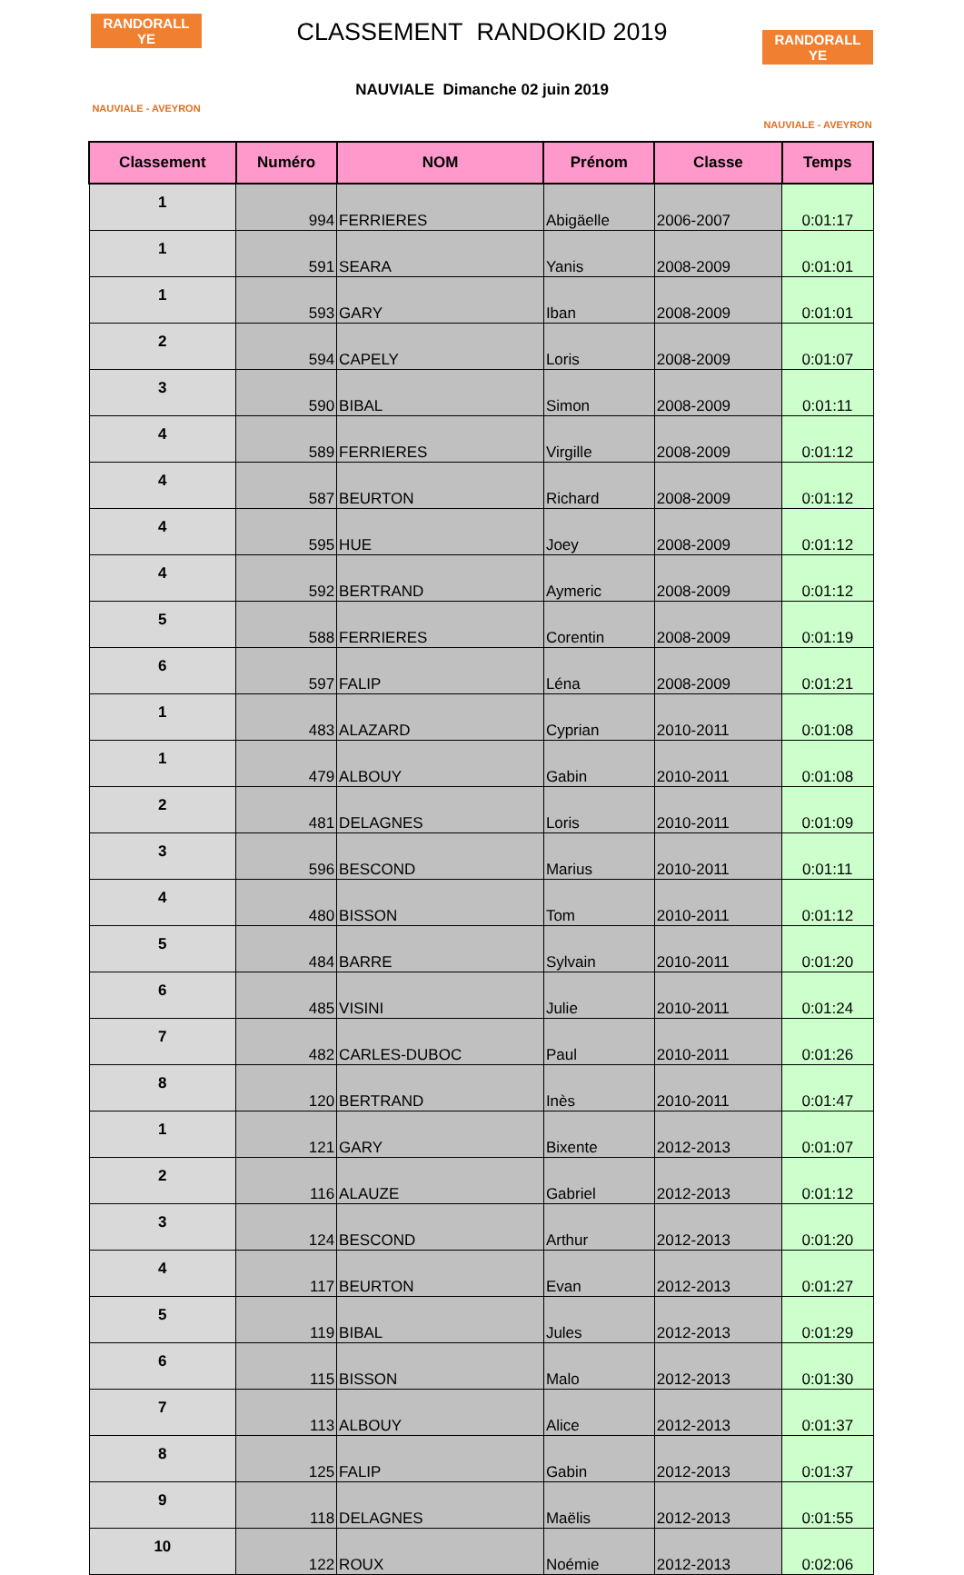RANDORALL YE
NAUVIALE - AVEYRON
CLASSEMENT RANDOKID 2019
NAUVIALE Dimanche 02 juin 2019
RANDORALL YE
NAUVIALE - AVEYRON
| Classement | Numéro | NOM | Prénom | Classe | Temps |
| --- | --- | --- | --- | --- | --- |
| 1 | 994 | FERRIERES | Abigäelle | 2006-2007 | 0:01:17 |
| 1 | 591 | SEARA | Yanis | 2008-2009 | 0:01:01 |
| 1 | 593 | GARY | Iban | 2008-2009 | 0:01:01 |
| 2 | 594 | CAPELY | Loris | 2008-2009 | 0:01:07 |
| 3 | 590 | BIBAL | Simon | 2008-2009 | 0:01:11 |
| 4 | 589 | FERRIERES | Virgille | 2008-2009 | 0:01:12 |
| 4 | 587 | BEURTON | Richard | 2008-2009 | 0:01:12 |
| 4 | 595 | HUE | Joey | 2008-2009 | 0:01:12 |
| 4 | 592 | BERTRAND | Aymeric | 2008-2009 | 0:01:12 |
| 5 | 588 | FERRIERES | Corentin | 2008-2009 | 0:01:19 |
| 6 | 597 | FALIP | Léna | 2008-2009 | 0:01:21 |
| 1 | 483 | ALAZARD | Cyprian | 2010-2011 | 0:01:08 |
| 1 | 479 | ALBOUY | Gabin | 2010-2011 | 0:01:08 |
| 2 | 481 | DELAGNES | Loris | 2010-2011 | 0:01:09 |
| 3 | 596 | BESCOND | Marius | 2010-2011 | 0:01:11 |
| 4 | 480 | BISSON | Tom | 2010-2011 | 0:01:12 |
| 5 | 484 | BARRE | Sylvain | 2010-2011 | 0:01:20 |
| 6 | 485 | VISINI | Julie | 2010-2011 | 0:01:24 |
| 7 | 482 | CARLES-DUBOC | Paul | 2010-2011 | 0:01:26 |
| 8 | 120 | BERTRAND | Inès | 2010-2011 | 0:01:47 |
| 1 | 121 | GARY | Bixente | 2012-2013 | 0:01:07 |
| 2 | 116 | ALAUZE | Gabriel | 2012-2013 | 0:01:12 |
| 3 | 124 | BESCOND | Arthur | 2012-2013 | 0:01:20 |
| 4 | 117 | BEURTON | Evan | 2012-2013 | 0:01:27 |
| 5 | 119 | BIBAL | Jules | 2012-2013 | 0:01:29 |
| 6 | 115 | BISSON | Malo | 2012-2013 | 0:01:30 |
| 7 | 113 | ALBOUY | Alice | 2012-2013 | 0:01:37 |
| 8 | 125 | FALIP | Gabin | 2012-2013 | 0:01:37 |
| 9 | 118 | DELAGNES | Maëlis | 2012-2013 | 0:01:55 |
| 10 | 122 | ROUX | Noémie | 2012-2013 | 0:02:06 |